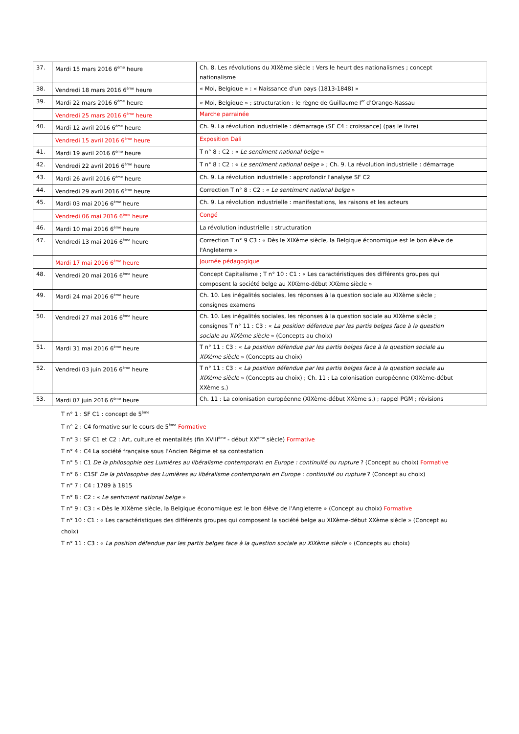| 37. | Mardi 15 mars 2016 6<sup>ème</sup> heure | Ch. 8. Les révolutions du XIXème siècle : Vers le heurt des nationalismes ; concept nationalisme | |
| 38. | Vendredi 18 mars 2016 6<sup>ème</sup> heure | « Moi, Belgique » : « Naissance d'un pays (1813-1848) » | |
| 39. | Mardi 22 mars 2016 6<sup>ème</sup> heure | « Moi, Belgique » ; structuration : le règne de Guillaume I<sup>er</sup> d'Orange-Nassau | |
| | Vendredi 25 mars 2016 6<sup>ème</sup> heure | Marche parrainée | |
| 40. | Mardi 12 avril 2016 6<sup>ème</sup> heure | Ch. 9. La révolution industrielle : démarrage (SF C4 : croissance) (pas le livre) | |
| | Vendredi 15 avril 2016 6<sup>ème</sup> heure | Exposition Dali | |
| 41. | Mardi 19 avril 2016 6<sup>ème</sup> heure | T n° 8 : C2 : « Le sentiment national belge » | |
| 42. | Vendredi 22 avril 2016 6<sup>ème</sup> heure | T n° 8 : C2 : « Le sentiment national belge » ; Ch. 9. La révolution industrielle : démarrage | |
| 43. | Mardi 26 avril 2016 6<sup>ème</sup> heure | Ch. 9. La révolution industrielle : approfondir l'analyse SF C2 | |
| 44. | Vendredi 29 avril 2016 6<sup>ème</sup> heure | Correction T n° 8 : C2 : « Le sentiment national belge » | |
| 45. | Mardi 03 mai 2016 6<sup>ème</sup> heure | Ch. 9. La révolution industrielle : manifestations, les raisons et les acteurs | |
| | Vendredi 06 mai 2016 6<sup>ème</sup> heure | Congé | |
| 46. | Mardi 10 mai 2016 6<sup>ème</sup> heure | La révolution industrielle : structuration | |
| 47. | Vendredi 13 mai 2016 6<sup>ème</sup> heure | Correction T n° 9 C3 : « Dès le XIXème siècle, la Belgique économique est le bon élève de l'Angleterre » | |
| | Mardi 17 mai 2016 6<sup>ème</sup> heure | Journée pédagogique | |
| 48. | Vendredi 20 mai 2016 6<sup>ème</sup> heure | Concept Capitalisme ; T n° 10 : C1 : « Les caractéristiques des différents groupes qui composent la société belge au XIXème-début XXème siècle » | |
| 49. | Mardi 24 mai 2016 6<sup>ème</sup> heure | Ch. 10. Les inégalités sociales, les réponses à la question sociale au XIXème siècle ; consignes examens | |
| 50. | Vendredi 27 mai 2016 6<sup>ème</sup> heure | Ch. 10. Les inégalités sociales, les réponses à la question sociale au XIXème siècle ; consignes T n° 11 : C3 : « La position défendue par les partis belges face à la question sociale au XIXème siècle » (Concepts au choix) | |
| 51. | Mardi 31 mai 2016 6<sup>ème</sup> heure | T n° 11 : C3 : « La position défendue par les partis belges face à la question sociale au XIXème siècle » (Concepts au choix) | |
| 52. | Vendredi 03 juin 2016 6<sup>ème</sup> heure | T n° 11 : C3 : « La position défendue par les partis belges face à la question sociale au XIXème siècle » (Concepts au choix) ; Ch. 11 : La colonisation européenne (XIXème-début XXème s.) | |
| 53. | Mardi 07 juin 2016 6<sup>ème</sup> heure | Ch. 11 : La colonisation européenne (XIXème-début XXème s.) ; rappel PGM ; révisions | |
T n° 1 : SF C1 : concept de 5<sup>ème</sup>
T n° 2 : C4 formative sur le cours de 5<sup>ème</sup> Formative
T n° 3 : SF C1 et C2 : Art, culture et mentalités (fin XVIII<sup>ème</sup> - début XX<sup>ème</sup> siècle) Formative
T n° 4 : C4 La société française sous l'Ancien Régime et sa contestation
T n° 5 : C1 De la philosophie des Lumières au libéralisme contemporain en Europe : continuité ou rupture ? (Concept au choix) Formative
T n° 6 : C1SF De la philosophie des Lumières au libéralisme contemporain en Europe : continuité ou rupture ? (Concept au choix)
T n° 7 : C4 : 1789 à 1815
T n° 8 : C2 : « Le sentiment national belge »
T n° 9 : C3 : « Dès le XIXème siècle, la Belgique économique est le bon élève de l'Angleterre » (Concept au choix) Formative
T n° 10 : C1 : « Les caractéristiques des différents groupes qui composent la société belge au XIXème-début XXème siècle » (Concept au choix)
T n° 11 : C3 : « La position défendue par les partis belges face à la question sociale au XIXème siècle » (Concepts au choix)